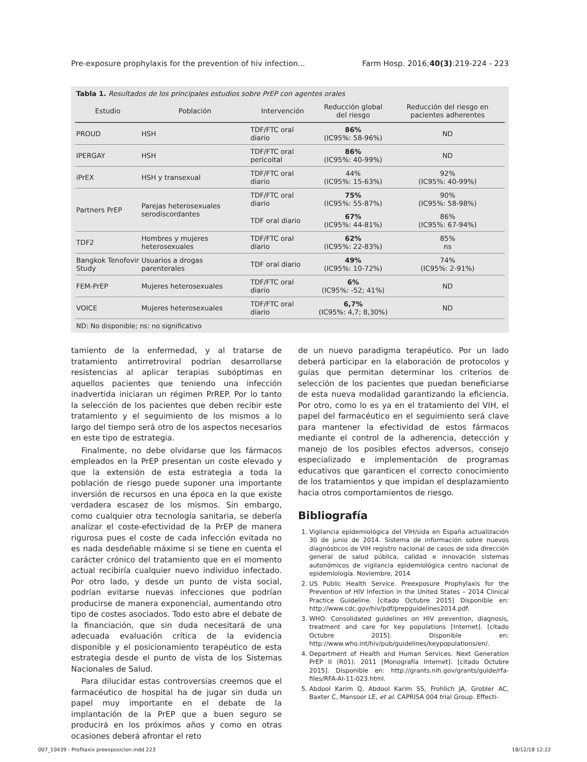Pre-exposure prophylaxis for the prevention of hiv infection... Farm Hosp. 2016;40(3):219-224 - 223
Tabla 1. Resultados de los principales estudios sobre PrEP con agentes orales
| Estudio | Población | Intervención | Reducción global del riesgo | Reducción del riesgo en pacientes adherentes |
| --- | --- | --- | --- | --- |
| PROUD | HSH | TDF/FTC oral diario | 86% (IC95%: 58-96%) | ND |
| IPERGAY | HSH | TDF/FTC oral pericoital | 86% (IC95%: 40-99%) | ND |
| iPrEX | HSH y transexual | TDF/FTC oral diario | 44% (IC95%: 15-63%) | 92% (IC95%: 40-99%) |
| Partners PrEP | Parejas heterosexuales serodiscordantes | TDF/FTC oral diario | 75% (IC95%: 55-87%) | 90% (IC95%: 58-98%) |
| | | TDF oral diario | 67% (IC95%: 44-81%) | 86% (IC95%: 67-94%) |
| TDF2 | Hombres y mujeres heterosexuales | TDF/FTC oral diario | 62% (IC95%: 22-83%) | 85% ns |
| Bangkok Tenofovir Study | Usuarios a drogas parenterales | TDF oral diario | 49% (IC95%: 10-72%) | 74% (IC95%: 2-91%) |
| FEM-PrEP | Mujeres heterosexuales | TDF/FTC oral diario | 6% (IC95%: -52; 41%) | ND |
| VOICE | Mujeres heterosexuales | TDF/FTC oral diario | 6,7% (IC95%: 4,7; 8,30%) | ND |
ND: No disponible; ns: no significativo
tamiento de la enfermedad, y al tratarse de tratamiento antirretroviral podrían desarrollarse resistencias al aplicar terapias subóptimas en aquellos pacientes que teniendo una infección inadvertida iniciaran un régimen PrREP. Por lo tanto la selección de los pacientes que deben recibir este tratamiento y el seguimiento de los mismos a lo largo del tiempo será otro de los aspectos necesarios en este tipo de estrategia.
Finalmente, no debe olvidarse que los fármacos empleados en la PrEP presentan un coste elevado y que la extensión de esta estrategia a toda la población de riesgo puede suponer una importante inversión de recursos en una época en la que existe verdadera escasez de los mismos. Sin embargo, como cualquier otra tecnología sanitaria, se debería analizar el coste-efectividad de la PrEP de manera rigurosa pues el coste de cada infección evitada no es nada desdeñable máxime si se tiene en cuenta el carácter crónico del tratamiento que en el momento actual recibiría cualquier nuevo individuo infectado. Por otro lado, y desde un punto de vista social, podrían evitarse nuevas infecciones que podrían producirse de manera exponencial, aumentando otro tipo de costes asociados. Todo esto abre el debate de la financiación, que sin duda necesitará de una adecuada evaluación crítica de la evidencia disponible y el posicionamiento terapéutico de esta estrategia desde el punto de vista de los Sistemas Nacionales de Salud.
Para dilucidar estas controversias creemos que el farmacéutico de hospital ha de jugar sin duda un papel muy importante en el debate de la implantación de la PrEP que a buen seguro se producirá en los próximos años y como en otras ocasiones deberá afrontar el reto
de un nuevo paradigma terapéutico. Por un lado deberá participar en la elaboración de protocolos y guías que permitan determinar los criterios de selección de los pacientes que puedan beneficiarse de esta nueva modalidad garantizando la eficiencia. Por otro, como lo es ya en el tratamiento del VIH, el papel del farmacéutico en el seguimiento será clave para mantener la efectividad de estos fármacos mediante el control de la adherencia, detección y manejo de los posibles efectos adversos, consejo especializado e implementación de programas educativos que garanticen el correcto conocimiento de los tratamientos y que impidan el desplazamiento hacia otros comportamientos de riesgo.
Bibliografía
1. Vigilancia epidemiológica del VIH/sida en España actualización 30 de junio de 2014. Sistema de información sobre nuevos diagnósticos de VIH registro nacional de casos de sida dirección general de salud pública, calidad e innovación sistemas autonómicos de vigilancia epidemiológica centro nacional de epidemiología. Noviembre, 2014
2. US Public Health Service. Preexposure Prophylaxis for the Prevention of HIV Infection in the United States – 2014 Clinical Practice Guideline. [citado Octubre 2015] Disponible en: http://www.cdc.gov/hiv/pdf/prepguidelines2014.pdf.
3. WHO: Consolidated guidelines on HIV prevention, diagnosis, treatment and care for key populations [Internet]. [citado Octubre 2015]. Disponible en: http://www.who.int/hiv/pub/guidelines/keypopulations/en/.
4. Department of Health and Human Services. Next Generation PrEP II (R01). 2011 [Monografía Internet]. [citado Octubre 2015]. Disponible en: http://grants.nih.gov/grants/guide/rfa-files/RFA-AI-11-023.html.
5. Abdool Karim Q, Abdool Karim SS, Frohlich JA, Grobler AC, Baxter C, Mansoor LE, et al. CAPRISA 004 trial Group. Effecti-
007_10439 - Profilaxix preexposicion.indd 223 18/12/18 12:22